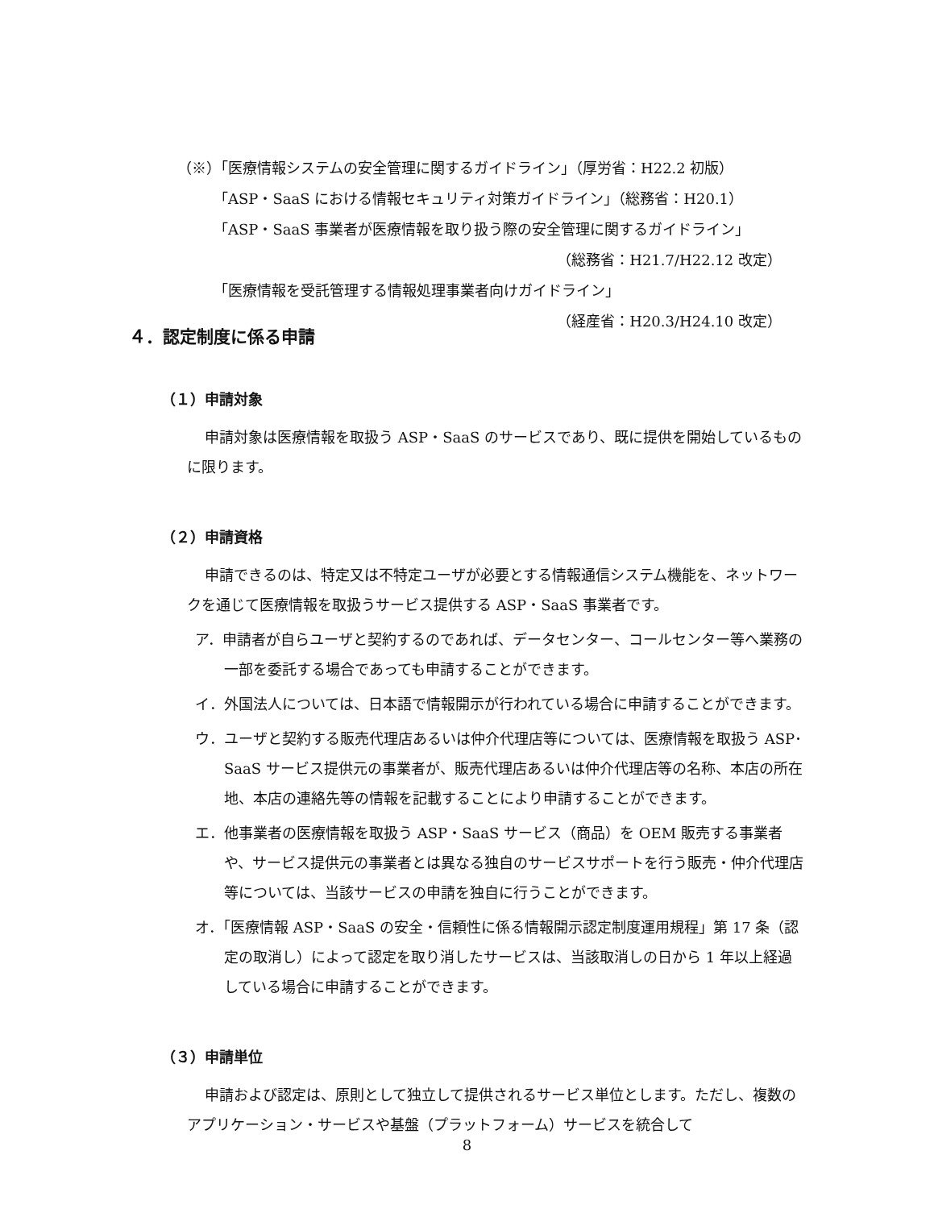（※）「医療情報システムの安全管理に関するガイドライン」（厚労省：H22.2 初版）
「ASP・SaaS における情報セキュリティ対策ガイドライン」（総務省：H20.1）
「ASP・SaaS 事業者が医療情報を取り扱う際の安全管理に関するガイドライン」
（総務省：H21.7/H22.12 改定）
「医療情報を受託管理する情報処理事業者向けガイドライン」
（経産省：H20.3/H24.10 改定）
４．認定制度に係る申請
（１）申請対象
申請対象は医療情報を取扱う ASP・SaaS のサービスであり、既に提供を開始しているものに限ります。
（２）申請資格
申請できるのは、特定又は不特定ユーザが必要とする情報通信システム機能を、ネットワークを通じて医療情報を取扱うサービス提供する ASP・SaaS 事業者です。
ア．申請者が自らユーザと契約するのであれば、データセンター、コールセンター等へ業務の一部を委託する場合であっても申請することができます。
イ．外国法人については、日本語で情報開示が行われている場合に申請することができます。
ウ．ユーザと契約する販売代理店あるいは仲介代理店等については、医療情報を取扱う ASP･SaaS サービス提供元の事業者が、販売代理店あるいは仲介代理店等の名称、本店の所在地、本店の連絡先等の情報を記載することにより申請することができます。
エ．他事業者の医療情報を取扱う ASP・SaaS サービス（商品）を OEM 販売する事業者や、サービス提供元の事業者とは異なる独自のサービスサポートを行う販売・仲介代理店等については、当該サービスの申請を独自に行うことができます。
オ．「医療情報 ASP・SaaS の安全・信頼性に係る情報開示認定制度運用規程」第 17 条（認定の取消し）によって認定を取り消したサービスは、当該取消しの日から 1 年以上経過している場合に申請することができます。
（３）申請単位
申請および認定は、原則として独立して提供されるサービス単位とします。ただし、複数のアプリケーション・サービスや基盤（プラットフォーム）サービスを統合して
8